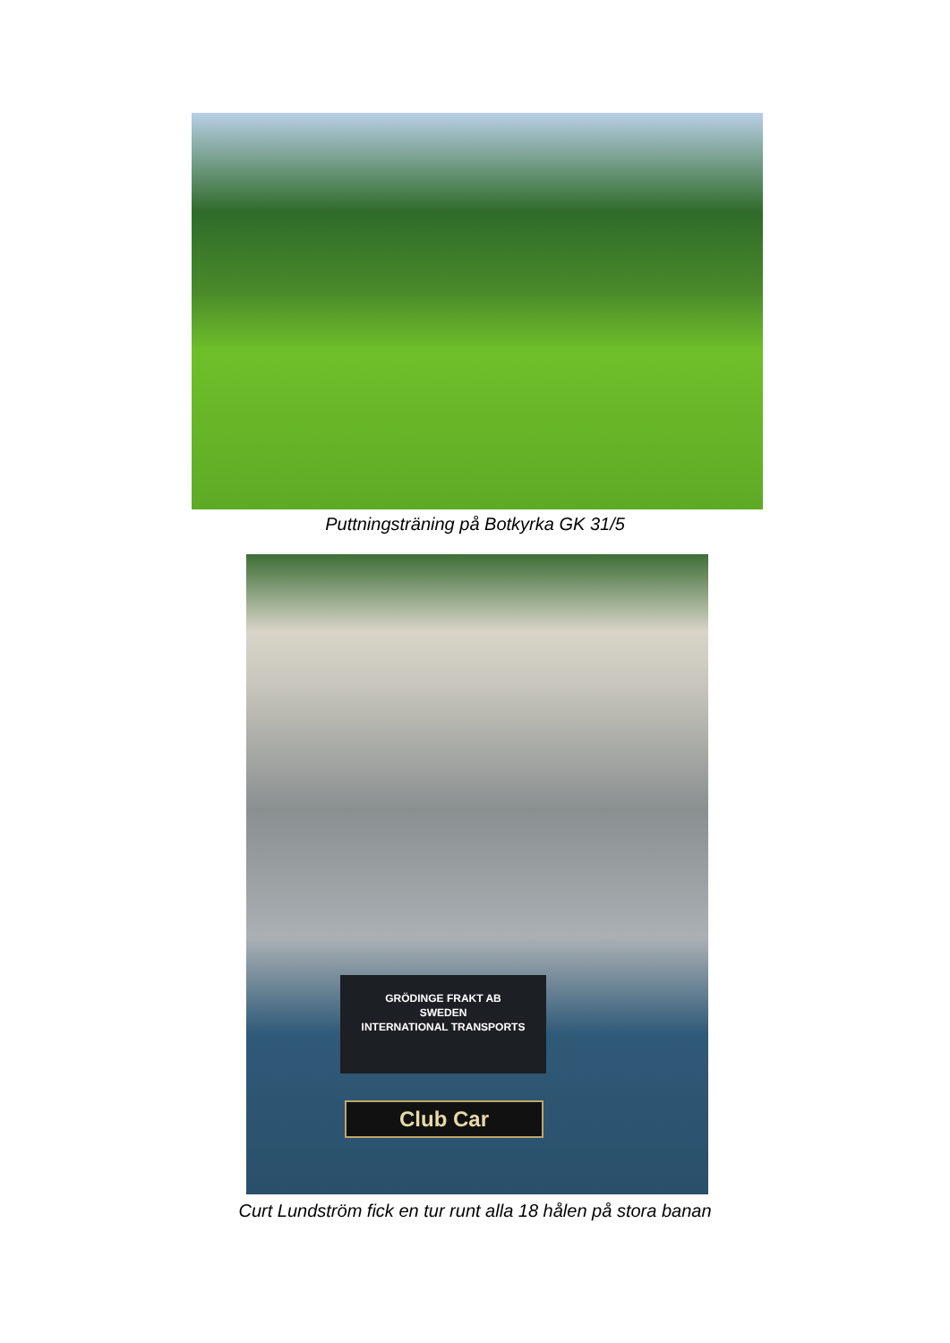Puttningsträning på Botkyrka GK 31/5
GRÖDINGE FRAKT AB
SWEDEN
INTERNATIONAL TRANSPORTS
Club Car
Curt Lundström fick en tur runt alla 18 hålen på stora banan